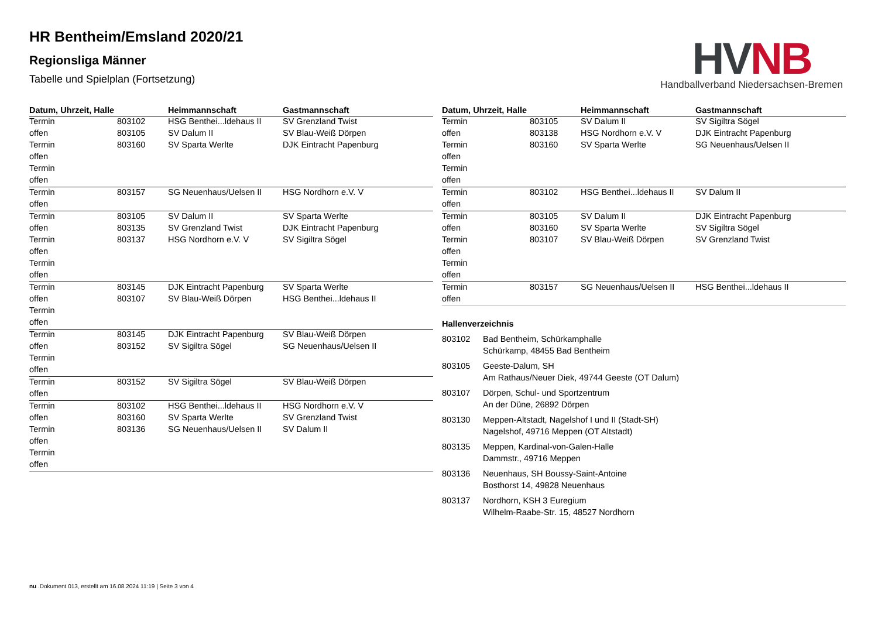HR Bentheim/Emsland 2020/21
Regionsliga Männer
Tabelle und Spielplan (Fortsetzung)
HV NB
Handballverband Niedersachsen-Bremen
| Datum, Uhrzeit, Halle | | Heimmannschaft | Gastmannschaft |
| --- | --- | --- | --- |
| Termin | 803102 | HSG Benthei...ldehaus II | SV Grenzland Twist |
| offen | 803105 | SV Dalum II | SV Blau-Weiß Dörpen |
| Termin | 803160 | SV Sparta Werlte | DJK Eintracht Papenburg |
| offen | | | |
| Termin | | | |
| offen | | | |
| Termin | 803157 | SG Neuenhaus/Uelsen II | HSG Nordhorn e.V. V |
| offen | | | |
| Termin | 803105 | SV Dalum II | SV Sparta Werlte |
| offen | 803135 | SV Grenzland Twist | DJK Eintracht Papenburg |
| Termin | 803137 | HSG Nordhorn e.V. V | SV Sigiltra Sögel |
| offen | | | |
| Termin | | | |
| offen | | | |
| Termin | 803145 | DJK Eintracht Papenburg | SV Sparta Werlte |
| offen | 803107 | SV Blau-Weiß Dörpen | HSG Benthei...ldehaus II |
| Termin | | | |
| offen | | | |
| Termin | 803145 | DJK Eintracht Papenburg | SV Blau-Weiß Dörpen |
| offen | 803152 | SV Sigiltra Sögel | SG Neuenhaus/Uelsen II |
| Termin | | | |
| offen | | | |
| Termin | 803152 | SV Sigiltra Sögel | SV Blau-Weiß Dörpen |
| offen | | | |
| Termin | 803102 | HSG Benthei...ldehaus II | HSG Nordhorn e.V. V |
| offen | 803160 | SV Sparta Werlte | SV Grenzland Twist |
| Termin | 803136 | SG Neuenhaus/Uelsen II | SV Dalum II |
| offen | | | |
| Termin | | | |
| offen | | | |
| Datum, Uhrzeit, Halle | | Heimmannschaft | Gastmannschaft |
| --- | --- | --- | --- |
| Termin | 803105 | SV Dalum II | SV Sigiltra Sögel |
| offen | 803138 | HSG Nordhorn e.V. V | DJK Eintracht Papenburg |
| Termin | 803160 | SV Sparta Werlte | SG Neuenhaus/Uelsen II |
| offen | | | |
| Termin | | | |
| offen | | | |
| Termin | 803102 | HSG Benthei...ldehaus II | SV Dalum II |
| offen | | | |
| Termin | 803105 | SV Dalum II | DJK Eintracht Papenburg |
| offen | 803160 | SV Sparta Werlte | SV Sigiltra Sögel |
| Termin | 803107 | SV Blau-Weiß Dörpen | SV Grenzland Twist |
| offen | | | |
| Termin | | | |
| offen | | | |
| Termin | 803157 | SG Neuenhaus/Uelsen II | HSG Benthei...ldehaus II |
| offen | | | |
Hallenverzeichnis
803102 Bad Bentheim, Schürkamphalle
Schürkamp, 48455 Bad Bentheim
803105 Geeste-Dalum, SH
Am Rathaus/Neuer Diek, 49744 Geeste (OT Dalum)
803107 Dörpen, Schul- und Sportzentrum
An der Düne, 26892 Dörpen
803130 Meppen-Altstadt, Nagelshof I und II (Stadt-SH)
Nagelshof, 49716 Meppen (OT Altstadt)
803135 Meppen, Kardinal-von-Galen-Halle
Dammstr., 49716 Meppen
803136 Neuenhaus, SH Boussy-Saint-Antoine
Bosthorst 14, 49828 Neuenhaus
803137 Nordhorn, KSH 3 Euregium
Wilhelm-Raabe-Str. 15, 48527 Nordhorn
nu .Dokument 013, erstellt am 16.08.2024 11:19 | Seite 3 von 4